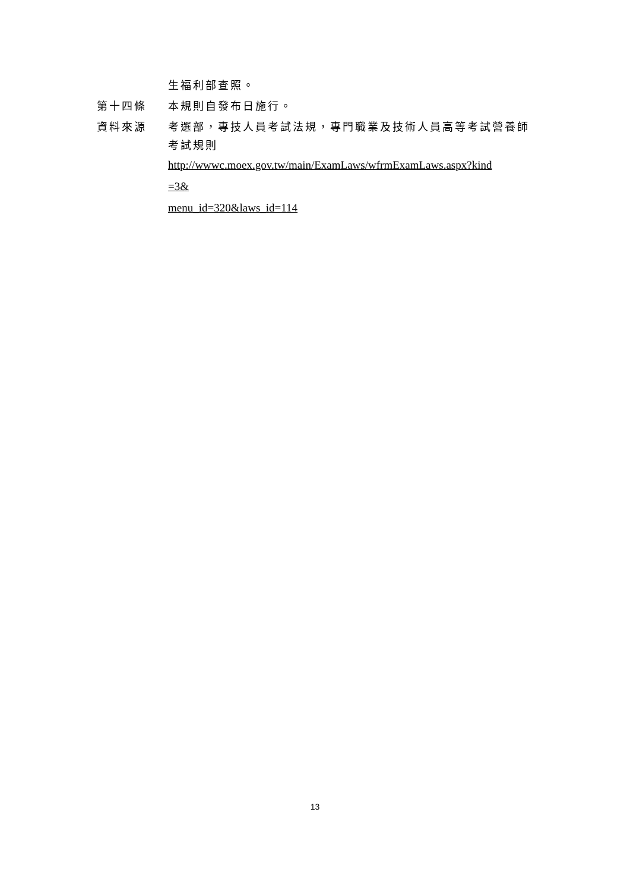生福利部查照。
第十四條 本規則自發布日施行。
資料來源 考選部，專技人員考試法規，專門職業及技術人員高等考試營養師考試規則
http://wwwc.moex.gov.tw/main/ExamLaws/wfrmExamLaws.aspx?kind
=3&
menu_id=320&laws_id=114
13